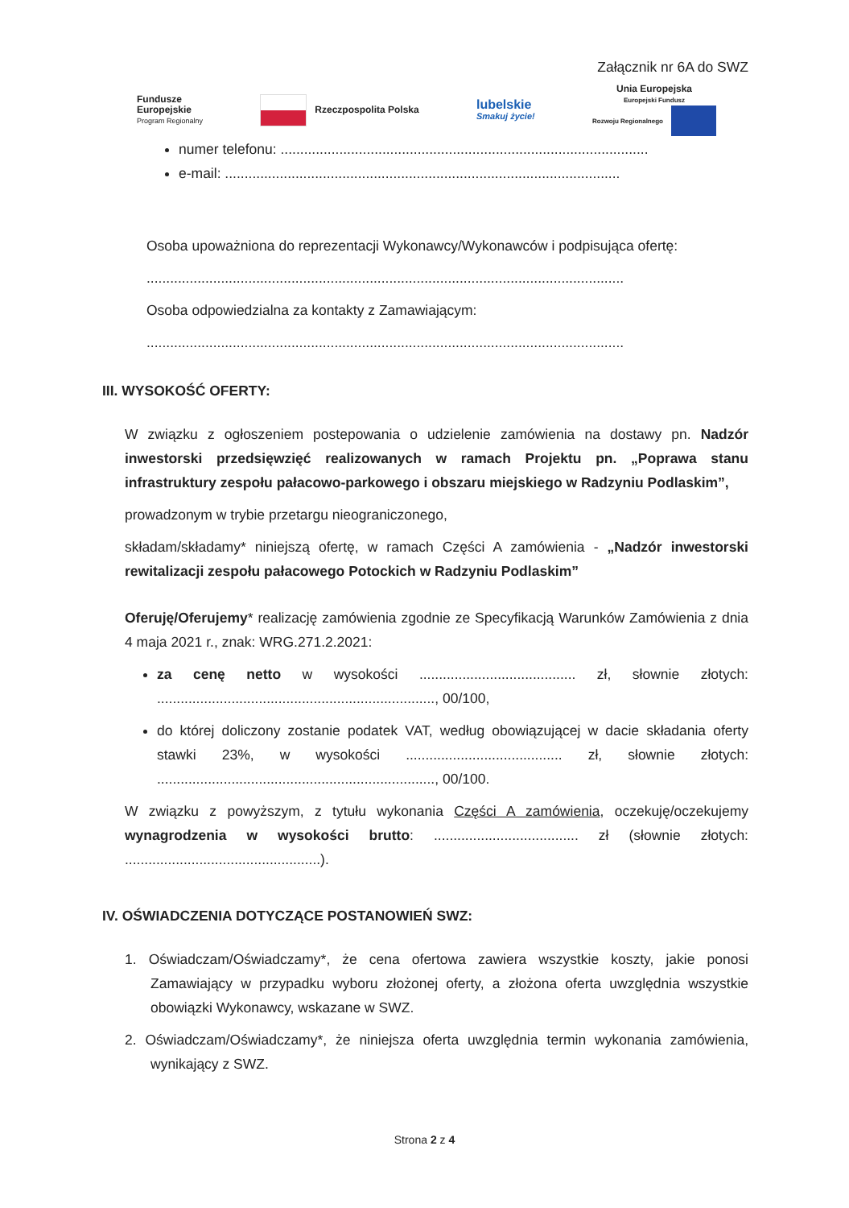Załącznik nr 6A do SWZ
Fundusze
Europejskie
Program Regionalny
Rzeczpospolita Polska
lubelskie
Smakuj życie!
Unia Europejska
Europejski Fundusz
Rozwoju Regionalnego
numer telefonu: ..............................................................................................
e-mail: .....................................................................................................
Osoba upoważniona do reprezentacji Wykonawcy/Wykonawców i podpisująca ofertę:
..........................................................................................................................
Osoba odpowiedzialna za kontakty z Zamawiającym:
..........................................................................................................................
III. WYSOKOŚĆ OFERTY:
W związku z ogłoszeniem postepowania o udzielenie zamówienia na dostawy pn. Nadzór inwestorski przedsięwzięć realizowanych w ramach Projektu pn. „Poprawa stanu infrastruktury zespołu pałacowo-parkowego i obszaru miejskiego w Radzyniu Podlaskim”,
prowadzonym w trybie przetargu nieograniczonego,
składam/składamy* niniejszą ofertę, w ramach Części A zamówienia - „Nadzór inwestorski rewitalizacji zespołu pałacowego Potockich w Radzyniu Podlaskim”
Oferuję/Oferujemy* realizację zamówienia zgodnie ze Specyfikacją Warunków Zamówienia z dnia 4 maja 2021 r., znak: WRG.271.2.2021:
za cenę netto w wysokości ........................................ zł, słownie złotych: ......................................................................., 00/100,
do której doliczony zostanie podatek VAT, według obowiązującej w dacie składania oferty stawki 23%, w wysokości ........................................ zł, słownie złotych: ......................................................................., 00/100.
W związku z powyższym, z tytułu wykonania Części A zamówienia, oczekuję/oczekujemy wynagrodzenia w wysokości brutto: ..................................... zł (słownie złotych: ..................................................).
IV. OŚWIADCZENIA DOTYCZĄCE POSTANOWIEŃ SWZ:
1. Oświadczam/Oświadczamy*, że cena ofertowa zawiera wszystkie koszty, jakie ponosi Zamawiający w przypadku wyboru złożonej oferty, a złożona oferta uwzględnia wszystkie obowiązki Wykonawcy, wskazane w SWZ.
2. Oświadczam/Oświadczamy*, że niniejsza oferta uwzględnia termin wykonania zamówienia, wynikający z SWZ.
Strona 2 z 4